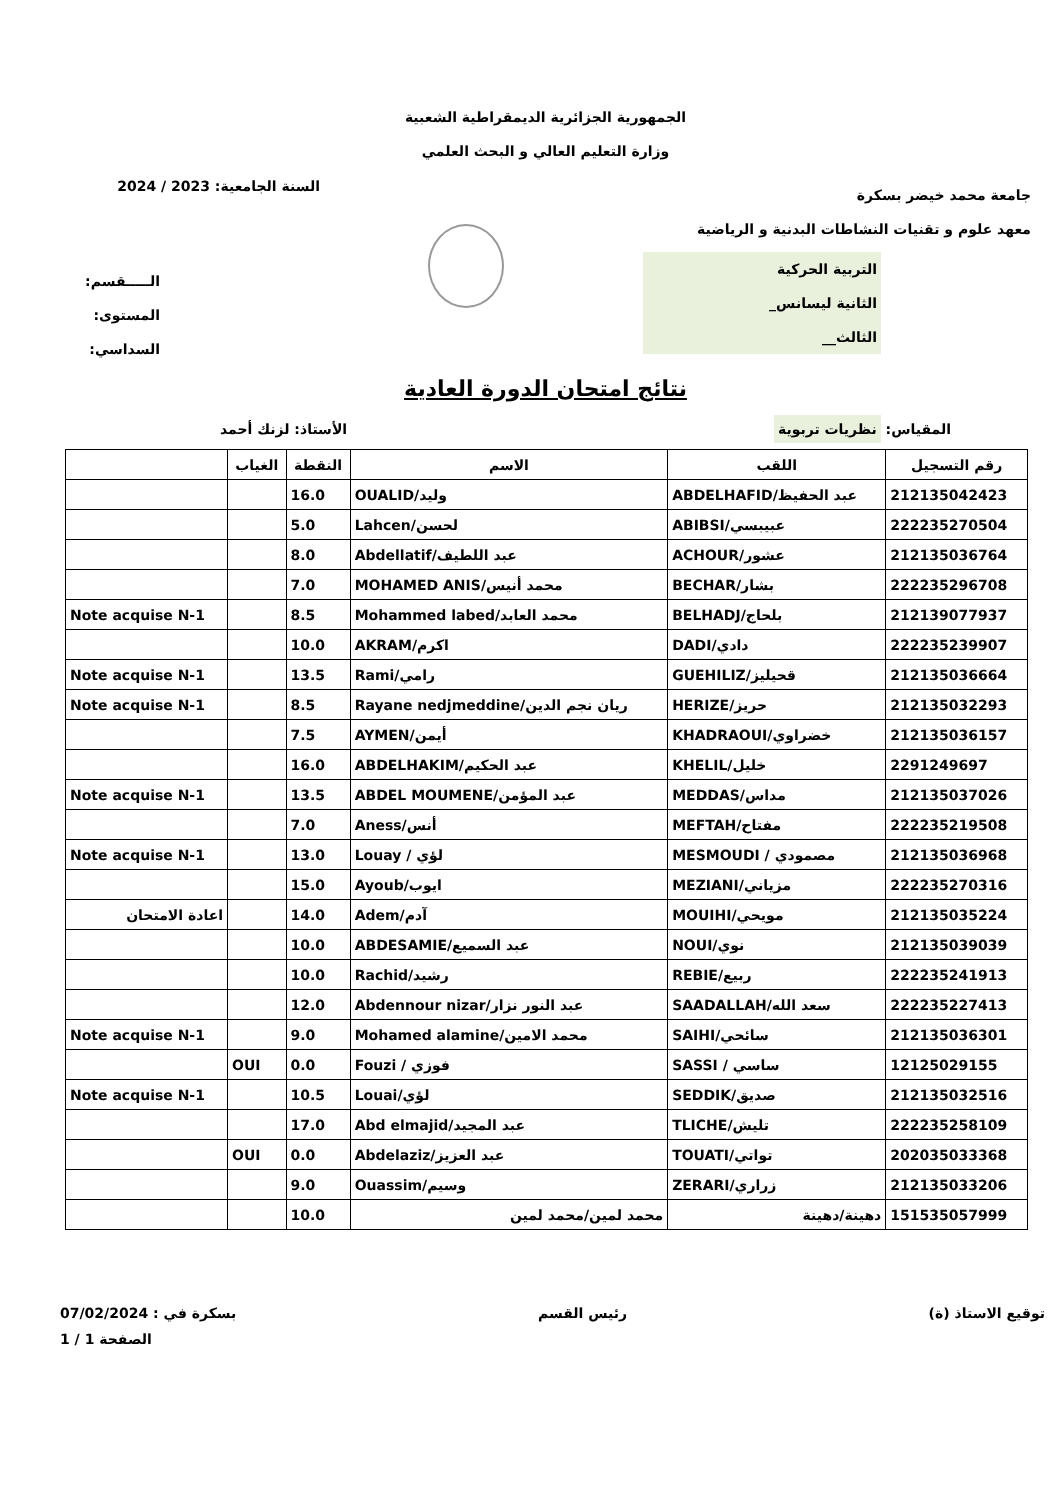الجمهورية الجزائرية الديمقراطية الشعبية
وزارة التعليم العالي و البحث العلمي
جامعة محمد خيضر بسكرة
معهد علوم و تقنيات النشاطات البدنية و الرياضية
التربية الحركية
الثانية ليسانس_
الثالث__
السنة الجامعية: 2023 / 2024
الـــــقسم:
المستوى:
السداسي:
نتائج امتحان الدورة العادية
المقياس: نظريات تربوية
الأستاذ: لزنك أحمد
| رقم التسجيل | اللقب | الاسم | النقطة | الغياب | |
| --- | --- | --- | --- | --- | --- |
| 212135042423 | ABDELHAFID/عبد الحفيظ | OUALID/وليد | 16.0 | | |
| 222235270504 | ABIBSI/عبيبسي | Lahcen/لحسن | 5.0 | | |
| 212135036764 | ACHOUR/عشور | Abdellatif/عبد اللطيف | 8.0 | | |
| 222235296708 | BECHAR/بشار | MOHAMED ANIS/محمد أنيس | 7.0 | | |
| 212139077937 | BELHADJ/بلحاج | Mohammed labed/محمد العابد | 8.5 | | Note acquise N-1 |
| 222235239907 | DADI/دادي | AKRAM/اكرم | 10.0 | | |
| 212135036664 | GUEHILIZ/قحيليز | Rami/رامي | 13.5 | | Note acquise N-1 |
| 212135032293 | HERIZE/حريز | Rayane nedjmeddine/ريان نجم الدين | 8.5 | | Note acquise N-1 |
| 212135036157 | KHADRAOUI/خضراوي | AYMEN/أيمن | 7.5 | | |
| 2291249697 | KHELIL/خليل | ABDELHAKIM/عبد الحكيم | 16.0 | | |
| 212135037026 | MEDDAS/مداس | ABDEL MOUMENE/عبد المؤمن | 13.5 | | Note acquise N-1 |
| 222235219508 | MEFTAH/مفتاح | Aness/أنس | 7.0 | | |
| 212135036968 | MESMOUDI / مصمودي | Louay / لؤي | 13.0 | | Note acquise N-1 |
| 222235270316 | MEZIANI/مزياني | Ayoub/ايوب | 15.0 | | |
| 212135035224 | MOUIHI/مويحي | Adem/آدم | 14.0 | | اعادة الامتحان |
| 212135039039 | NOUI/نوي | ABDESAMIE/عبد السميع | 10.0 | | |
| 222235241913 | REBIE/ربيع | Rachid/رشيد | 10.0 | | |
| 222235227413 | SAADALLAH/سعد الله | Abdennour nizar/عبد النور نزار | 12.0 | | |
| 212135036301 | SAIHI/سائحي | Mohamed alamine/محمد الامين | 9.0 | | Note acquise N-1 |
| 12125029155 | SASSI / ساسي | Fouzi / فوزي | 0.0 | OUI | |
| 212135032516 | SEDDIK/صديق | Louai/لؤي | 10.5 | | Note acquise N-1 |
| 222235258109 | TLICHE/تليش | Abd elmajid/عبد المجيد | 17.0 | | |
| 202035033368 | TOUATI/تواتي | Abdelaziz/عبد العزيز | 0.0 | OUI | |
| 212135033206 | ZERARI/زراري | Ouassim/وسيم | 9.0 | | |
| 151535057999 | دهينة/دهينة | محمد لمين/محمد لمين | 10.0 | | |
توقيع الاستاذ (ة) رئيس القسم بسكرة في : 07/02/2024
الصفحة 1 / 1